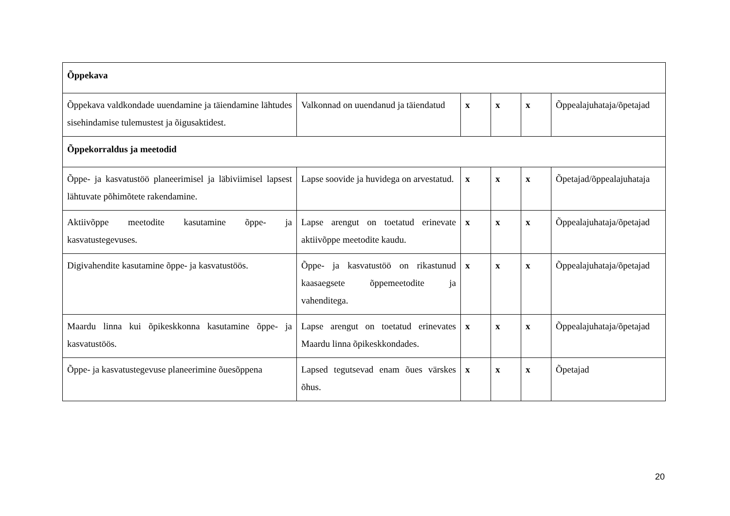| Õppekava | | | | | |
| Õppekava valdkondade uuendamine ja täiendamine lähtudes sisehindamise tulemustest ja õigusaktidest. | Valkonnad on uuendanud ja täiendatud | x | x | x | Õppealajuhataja/õpetajad |
| Õppekorraldus ja meetodid | | | | | |
| Õppe- ja kasvatustöö planeerimisel ja läbiviimisel lapsest lähtuvate põhimõtete rakendamine. | Lapse soovide ja huvidega on arvestatud. | x | x | x | Õpetajad/õppealajuhataja |
| Aktiivõppe meetodite kasutamine õppe- ja kasvatustegevuses. | Lapse arengut on toetatud erinevate aktiivõppe meetodite kaudu. | x | x | x | Õppealajuhataja/õpetajad |
| Digivahendite kasutamine õppe- ja kasvatustöös. | Õppe- ja kasvatustöö on rikastunud kaasaegsete õppemeetodite ja vahenditega. | x | x | x | Õppealajuhataja/õpetajad |
| Maardu linna kui õpikeskkonna kasutamine õppe- ja kasvatustöös. | Lapse arengut on toetatud erinevates Maardu linna õpikeskkondades. | x | x | x | Õppealajuhataja/õpetajad |
| Õppe- ja kasvatustegevuse planeerimine õuesõppena | Lapsed tegutsevad enam õues värskes õhus. | x | x | x | Õpetajad |
20